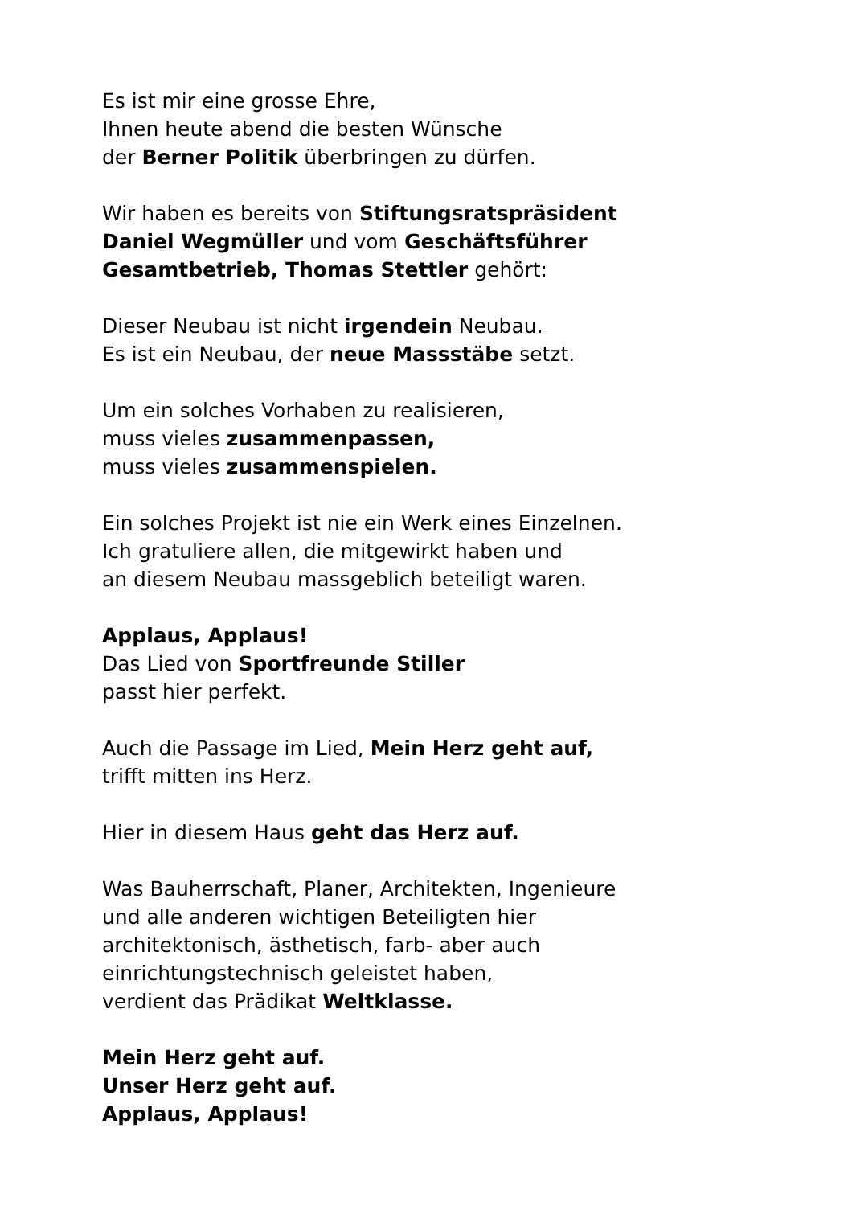Es ist mir eine grosse Ehre,
Ihnen heute abend die besten Wünsche
der Berner Politik überbringen zu dürfen.
Wir haben es bereits von Stiftungsratspräsident
Daniel Wegmüller und vom Geschäftsführer
Gesamtbetrieb, Thomas Stettler gehört:
Dieser Neubau ist nicht irgendein Neubau.
Es ist ein Neubau, der neue Massstäbe setzt.
Um ein solches Vorhaben zu realisieren,
muss vieles zusammenpassen,
muss vieles zusammenspielen.
Ein solches Projekt ist nie ein Werk eines Einzelnen.
Ich gratuliere allen, die mitgewirkt haben und
an diesem Neubau massgeblich beteiligt waren.
Applaus, Applaus!
Das Lied von Sportfreunde Stiller
passt hier perfekt.
Auch die Passage im Lied, Mein Herz geht auf,
trifft mitten ins Herz.
Hier in diesem Haus geht das Herz auf.
Was Bauherrschaft, Planer, Architekten, Ingenieure
und alle anderen wichtigen Beteiligten hier
architektonisch, ästhetisch, farb- aber auch
einrichtungstechnisch geleistet haben,
verdient das Prädikat Weltklasse.
Mein Herz geht auf.
Unser Herz geht auf.
Applaus, Applaus!